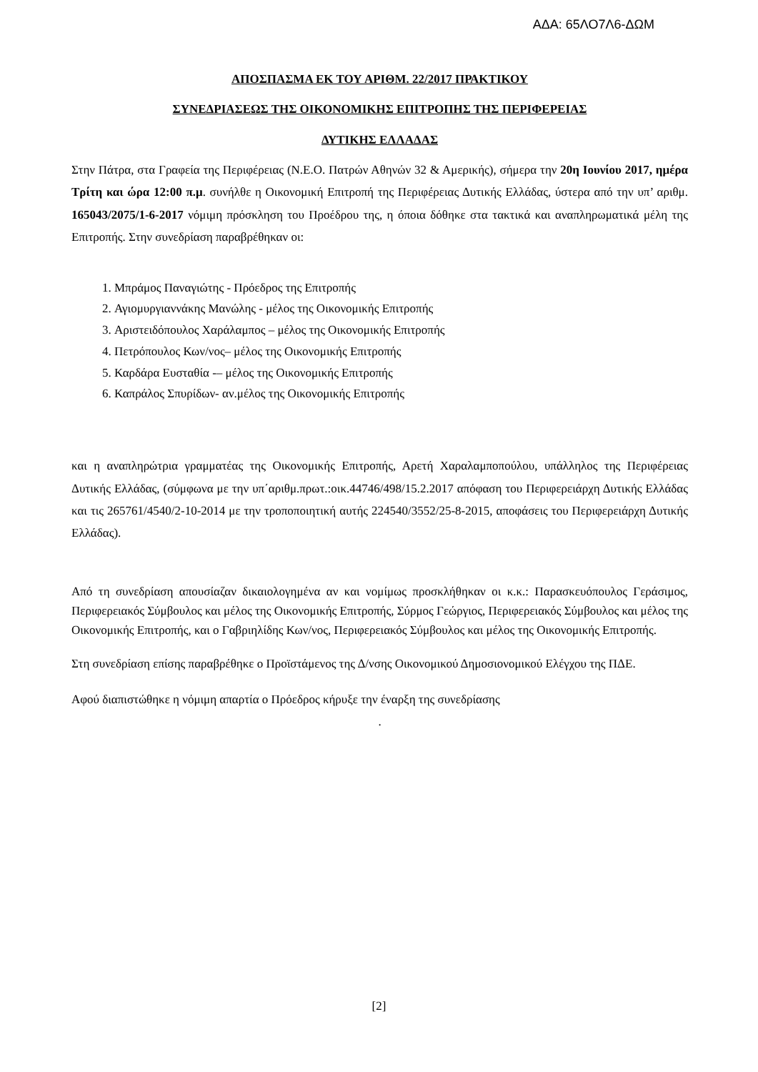ΑΔΑ: 65ΛΟ7Λ6-ΔΩΜ
ΑΠΟΣΠΑΣΜΑ ΕΚ ΤΟΥ ΑΡΙΘΜ. 22/2017 ΠΡΑΚΤΙΚΟΥ
ΣΥΝΕΔΡΙΑΣΕΩΣ ΤΗΣ ΟΙΚΟΝΟΜΙΚΗΣ ΕΠΙΤΡΟΠΗΣ ΤΗΣ ΠΕΡΙΦΕΡΕΙΑΣ
ΔΥΤΙΚΗΣ ΕΛΛΑΔΑΣ
Στην Πάτρα, στα Γραφεία της Περιφέρειας (Ν.Ε.Ο. Πατρών Αθηνών 32 & Αμερικής), σήμερα την 20η Ιουνίου 2017, ημέρα Τρίτη και ώρα 12:00 π.μ. συνήλθε η Οικονομική Επιτροπή της Περιφέρειας Δυτικής Ελλάδας, ύστερα από την υπ’ αριθμ. 165043/2075/1-6-2017 νόμιμη πρόσκληση του Προέδρου της, η όποια δόθηκε στα τακτικά και αναπληρωματικά μέλη της Επιτροπής. Στην συνεδρίαση παραβρέθηκαν οι:
1. Μπράμος Παναγιώτης - Πρόεδρος της Επιτροπής
2. Αγιομυργιαννάκης Μανώλης - μέλος της Οικονομικής Επιτροπής
3. Αριστειδόπουλος Χαράλαμπος – μέλος της Οικονομικής Επιτροπής
4. Πετρόπουλος Κων/νος– μέλος της Οικονομικής Επιτροπής
5. Καρδάρα Ευσταθία -– μέλος της Οικονομικής Επιτροπής
6. Καπράλος Σπυρίδων- αν.μέλος της Οικονομικής Επιτροπής
και η αναπληρώτρια γραμματέας της Οικονομικής Επιτροπής, Αρετή Χαραλαμποπούλου, υπάλληλος της Περιφέρειας Δυτικής Ελλάδας, (σύμφωνα με την υπ΄αριθμ.πρωτ.:οικ.44746/498/15.2.2017 απόφαση του Περιφερειάρχη Δυτικής Ελλάδας και τις 265761/4540/2-10-2014 με την τροποποιητική αυτής 224540/3552/25-8-2015, αποφάσεις του Περιφερειάρχη Δυτικής Ελλάδας).
Από τη συνεδρίαση απουσίαζαν δικαιολογημένα αν και νομίμως προσκλήθηκαν οι κ.κ.: Παρασκευόπουλος Γεράσιμος, Περιφερειακός Σύμβουλος και μέλος της Οικονομικής Επιτροπής, Σύρμος Γεώργιος, Περιφερειακός Σύμβουλος και μέλος της Οικονομικής Επιτροπής, και ο Γαβριηλίδης Κων/νος, Περιφερειακός Σύμβουλος και μέλος της Οικονομικής Επιτροπής.
Στη συνεδρίαση επίσης παραβρέθηκε ο Προϊστάμενος της Δ/νσης Οικονομικού Δημοσιονομικού Ελέγχου της ΠΔΕ.
Αφού διαπιστώθηκε η νόμιμη απαρτία ο Πρόεδρος κήρυξε την έναρξη της συνεδρίασης
.
[2]